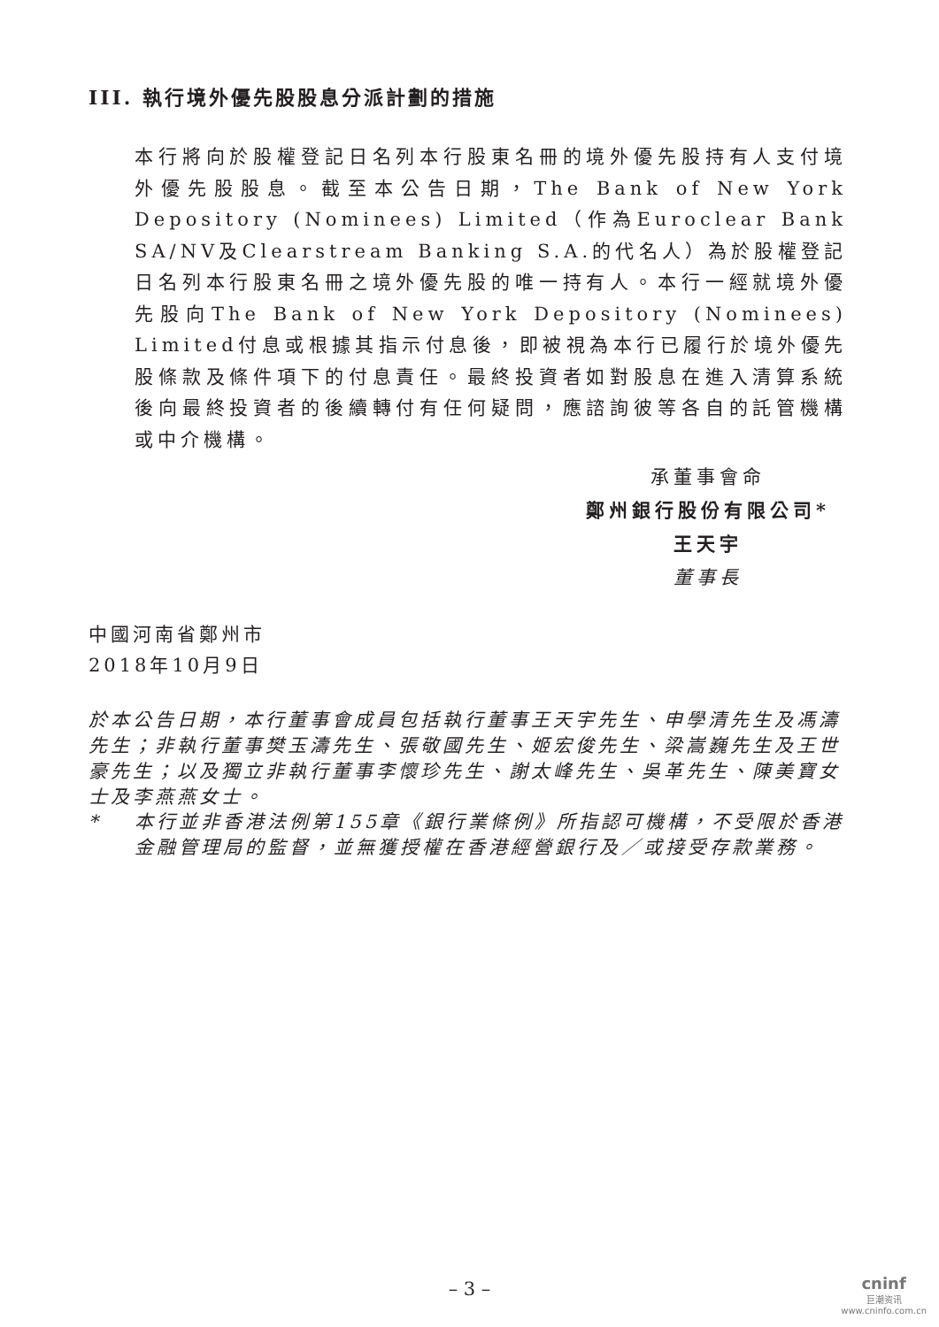III. 執行境外優先股股息分派計劃的措施
本行將向於股權登記日名列本行股東名冊的境外優先股持有人支付境外優先股股息。截至本公告日期，The Bank of New York Depository (Nominees) Limited（作為Euroclear Bank SA/NV及Clearstream Banking S.A.的代名人）為於股權登記日名列本行股東名冊之境外優先股的唯一持有人。本行一經就境外優先股向The Bank of New York Depository (Nominees) Limited付息或根據其指示付息後，即被視為本行已履行於境外優先股條款及條件項下的付息責任。最終投資者如對股息在進入清算系統後向最終投資者的後續轉付有任何疑問，應諮詢彼等各自的託管機構或中介機構。
承董事會命
鄭州銀行股份有限公司*
王天宇
董事長
中國河南省鄭州市
2018年10月9日
於本公告日期，本行董事會成員包括執行董事王天宇先生、申學清先生及馮濤先生；非執行董事樊玉濤先生、張敬國先生、姬宏俊先生、梁嵩巍先生及王世豪先生；以及獨立非執行董事李懷珍先生、謝太峰先生、吳革先生、陳美寶女士及李燕燕女士。
* 本行並非香港法例第155章《銀行業條例》所指認可機構，不受限於香港金融管理局的監督，並無獲授權在香港經營銀行及／或接受存款業務。
– 3 –
cninf
巨潮资讯
www.cninfo.com.cn